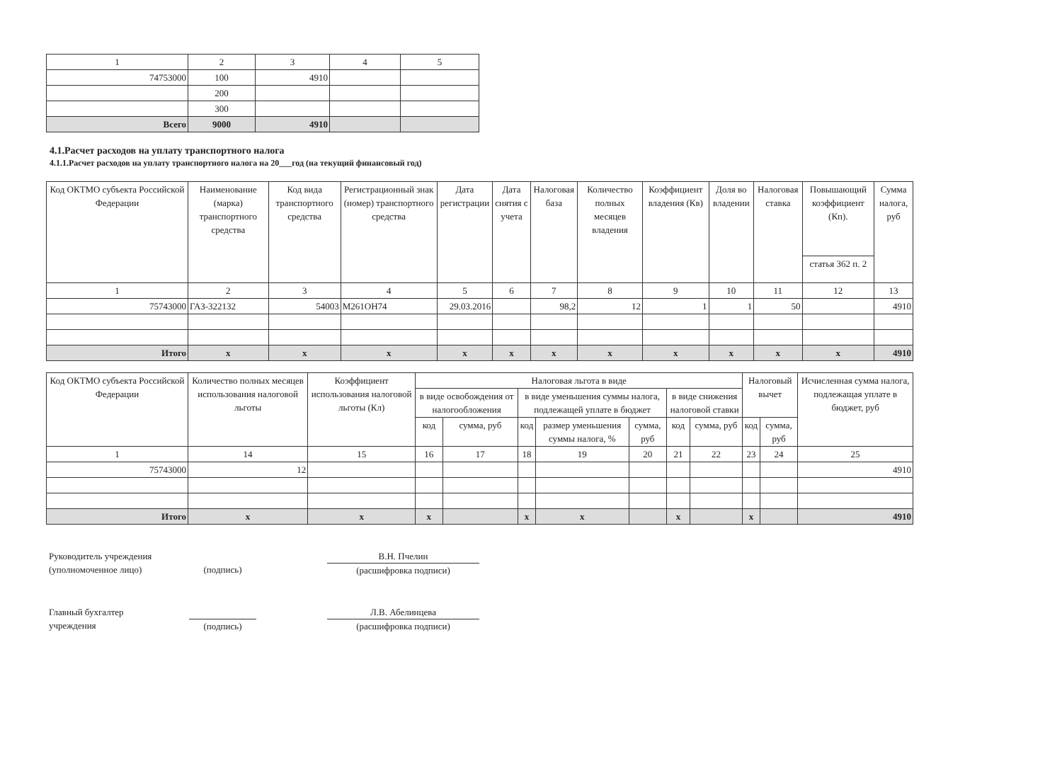| 1 | 2 | 3 | 4 | 5 |
| 74753000 | 100 | 4910 | | |
| | 200 | | | |
| | 300 | | | |
| Всего | 9000 | 4910 | | |
4.1.Расчет расходов на уплату транспортного налога
4.1.1.Расчет расходов на уплату транспортного налога на 20___год (на текущий финансовый год)
| Код ОКТМО субъекта Российской Федерации | Наименование (марка) транспортного средства | Код вида транспортного средства | Регистрационный знак (номер) транспортного средства | Дата регистрации | Дата снятия с учета | Налоговая база | Количество полных месяцев владения | Коэффициент владения (Кв) | Доля во владении | Налоговая ставка | Повышающий коэффициент (Кп). | Сумма налога, руб |
| --- | --- | --- | --- | --- | --- | --- | --- | --- | --- | --- | --- | --- |
| | | | | | | | | | | | статья 362 п. 2 | |
| 1 | 2 | 3 | 4 | 5 | 6 | 7 | 8 | 9 | 10 | 11 | 12 | 13 |
| 75743000 | ГАЗ-322132 | 54003 | М261ОН74 | 29.03.2016 | | 98,2 | 12 | 1 | 1 | 50 | | 4910 |
| Итого | x | x | x | x | x | x | x | x | x | x | x | 4910 |
| Код ОКТМО субъекта Российской Федерации | Количество полных месяцев использования налоговой льготы | Коэффициент использования налоговой льготы (Кл) | Налоговая льгота в виде | | | | | | | Налоговый вычет | | Исчисленная сумма налога, подлежащая уплате в бюджет, руб |
| --- | --- | --- | --- | --- | --- | --- | --- | --- | --- | --- | --- | --- |
| | | | в виде освобождения от налогообложения | | в виде уменьшения суммы налога, подлежащей уплате в бюджет | | | в виде снижения налоговой ставки | | | | |
| | | | код | сумма, руб | код | размер уменьшения суммы налога, % | сумма, руб | код | сумма, руб | код | сумма, руб | |
| 1 | 14 | 15 | 16 | 17 | 18 | 19 | 20 | 21 | 22 | 23 | 24 | 25 |
| 75743000 | 12 | | | | | | | | | | | 4910 |
| Итого | x | x | x | | x | x | | x | | x | | 4910 |
Руководитель учреждения
(уполномоченное лицо)
(подпись) В.Н. Пчелин
(расшифровка подписи)
Главный бухгалтер
учреждения
(подпись)
Л.В. Абелинцева
(расшифровка подписи)